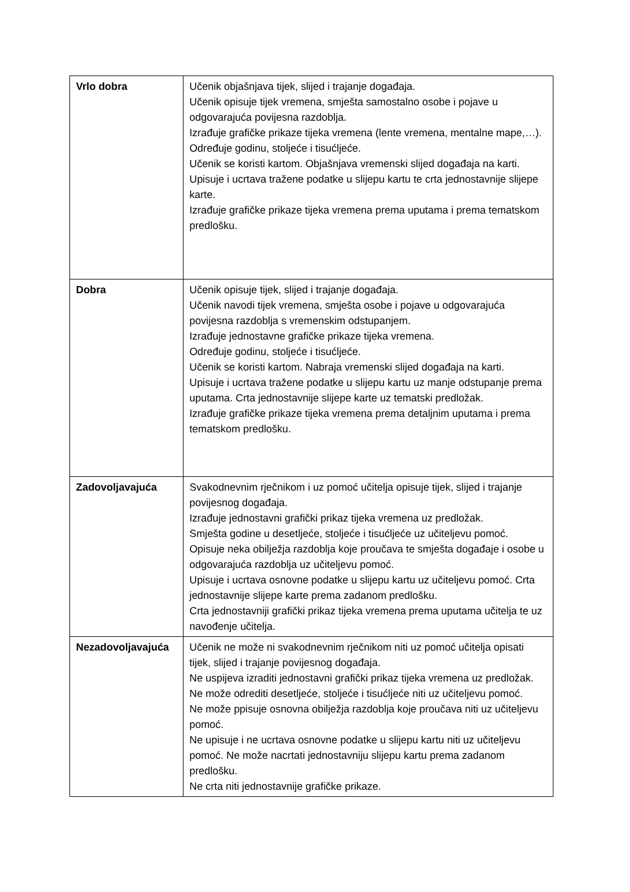| Vrlo dobra | Učenik objašnjava tijek, slijed i trajanje događaja. Učenik opisuje tijek vremena, smješta samostalno osobe i pojave u odgovarajuća povijesna razdoblja. Izrađuje grafičke prikaze tijeka vremena (lente vremena, mentalne mape,…). Određuje godinu, stoljeće i tisućljeće. Učenik se koristi kartom. Objašnjava vremenski slijed događaja na karti. Upisuje i ucrtava tražene podatke u slijepu kartu te crta jednostavnije slijepe karte. Izrađuje grafičke prikaze tijeka vremena prema uputama i prema tematskom predlošku. |
| Dobra | Učenik opisuje tijek, slijed i trajanje događaja. Učenik navodi tijek vremena, smješta osobe i pojave u odgovarajuća povijesna razdoblja s vremenskim odstupanjem. Izrađuje jednostavne grafičke prikaze tijeka vremena. Određuje godinu, stoljeće i tisućljeće. Učenik se koristi kartom. Nabraja vremenski slijed događaja na karti. Upisuje i ucrtava tražene podatke u slijepu kartu uz manje odstupanje prema uputama. Crta jednostavnije slijepe karte uz tematski predložak. Izrađuje grafičke prikaze tijeka vremena prema detaljnim uputama i prema tematskom predlošku. |
| Zadovoljavajuća | Svakodnevnim rječnikom i uz pomoć učitelja opisuje tijek, slijed i trajanje povijesnog događaja. Izrađuje jednostavni grafički prikaz tijeka vremena uz predložak. Smješta godine u desetljeće, stoljeće i tisućljeće uz učiteljevu pomoć. Opisuje neka obilježja razdoblja koje proučava te smješta događaje i osobe u odgovarajuća razdoblja uz učiteljevu pomoć. Upisuje i ucrtava osnovne podatke u slijepu kartu uz učiteljevu pomoć. Crta jednostavnije slijepe karte prema zadanom predlošku. Crta jednostavniji grafički prikaz tijeka vremena prema uputama učitelja te uz navođenje učitelja. |
| Nezadovoljavajuća | Učenik ne može ni svakodnevnim rječnikom niti uz pomoć učitelja opisati tijek, slijed i trajanje povijesnog događaja. Ne uspijeva izraditi jednostavni grafički prikaz tijeka vremena uz predložak. Ne može odrediti desetljeće, stoljeće i tisućljeće niti uz učiteljevu pomoć. Ne može ppisuje osnovna obilježja razdoblja koje proučava niti uz učiteljevu pomoć. Ne upisuje i ne ucrtava osnovne podatke u slijepu kartu niti uz učiteljevu pomoć. Ne može nacrtati jednostavniju slijepu kartu prema zadanom predlošku. Ne crta niti jednostavnije grafičke prikaze. |